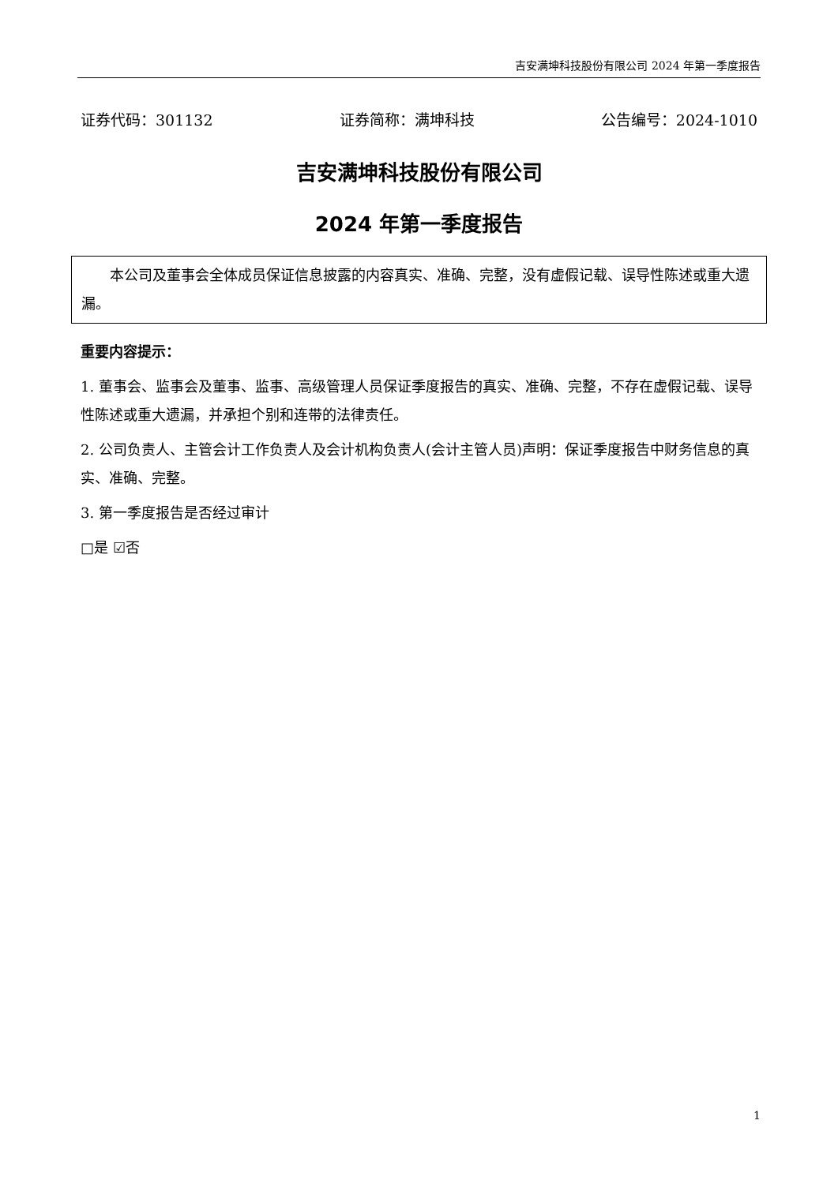吉安满坤科技股份有限公司 2024 年第一季度报告
证券代码：301132 证券简称：满坤科技 公告编号：2024-1010
吉安满坤科技股份有限公司
2024 年第一季度报告
  本公司及董事会全体成员保证信息披露的内容真实、准确、完整，没有虚假记载、误导性陈述或重大遗漏。
重要内容提示：
1. 董事会、监事会及董事、监事、高级管理人员保证季度报告的真实、准确、完整，不存在虚假记载、误导性陈述或重大遗漏，并承担个别和连带的法律责任。
2. 公司负责人、主管会计工作负责人及会计机构负责人(会计主管人员)声明：保证季度报告中财务信息的真实、准确、完整。
3. 第一季度报告是否经过审计
□是 ☑否
1